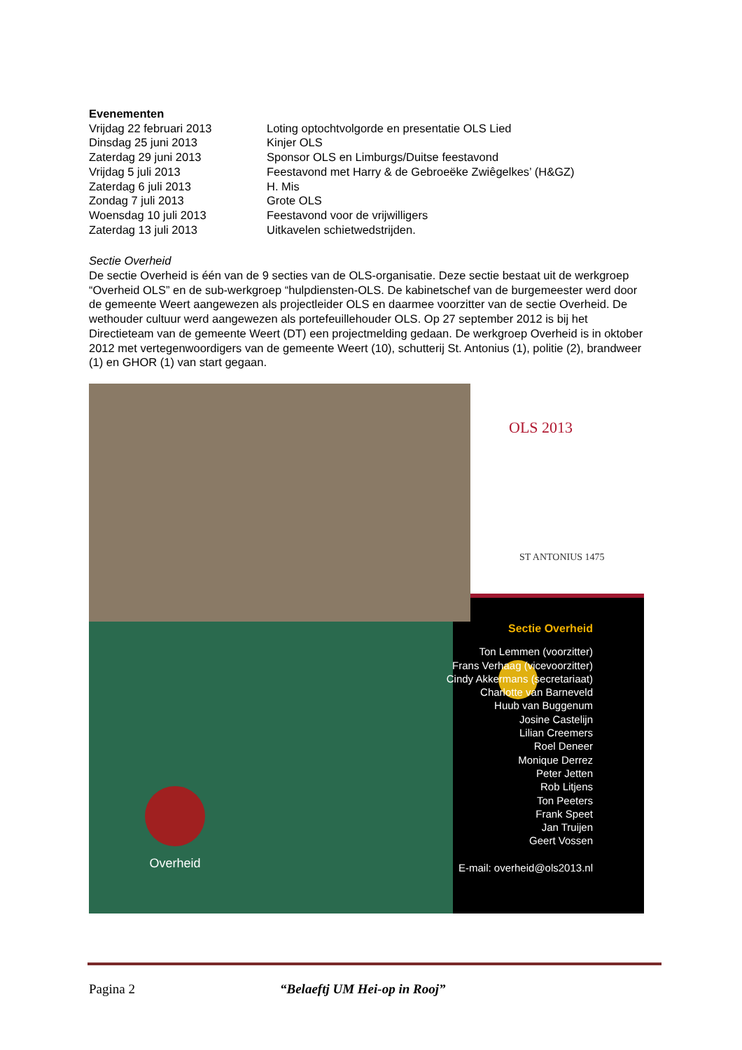Evenementen
| Vrijdag 22 februari 2013 | Loting optochtvolgorde en presentatie OLS Lied |
| Dinsdag 25 juni 2013 | Kinjer OLS |
| Zaterdag 29 juni 2013 | Sponsor OLS en Limburgs/Duitse feestavond |
| Vrijdag 5 juli 2013 | Feestavond met Harry & de Gebroeëke Zwiêgelkes’ (H&GZ) |
| Zaterdag 6 juli 2013 | H. Mis |
| Zondag 7 juli 2013 | Grote OLS |
| Woensdag 10 juli 2013 | Feestavond voor de vrijwilligers |
| Zaterdag 13 juli 2013 | Uitkavelen schietwedstrijden. |
Sectie Overheid
De sectie Overheid is één van de 9 secties van de OLS-organisatie. Deze sectie bestaat uit de werkgroep “Overheid OLS” en de sub-werkgroep “hulpdiensten-OLS. De kabinetschef van de burgemeester werd door de gemeente Weert aangewezen als projectleider OLS en daarmee voorzitter van de sectie Overheid. De wethouder cultuur werd aangewezen als portefeuillehouder OLS. Op 27 september 2012 is bij het Directieteam van de gemeente Weert (DT) een projectmelding gedaan. De werkgroep Overheid is in oktober 2012 met vertegenwoordigers van de gemeente Weert (10), schutterij St. Antonius (1), politie (2), brandweer (1) en GHOR (1) van start gegaan.
OLS 2013
ST ANTONIUS 1475
Sectie Overheid
Ton Lemmen (voorzitter)
Frans Verhaag (vicevoorzitter)
Cindy Akkermans (secretariaat)
Charlotte van Barneveld
Huub van Buggenum
Josine Castelijn
Lilian Creemers
Roel Deneer
Monique Derrez
Peter Jetten
Rob Litjens
Ton Peeters
Frank Speet
Jan Truijen
Geert Vossen
E-mail: overheid@ols2013.nl
Overheid
Pagina 2 “Belaeftj UM Hei-op in Rooj”